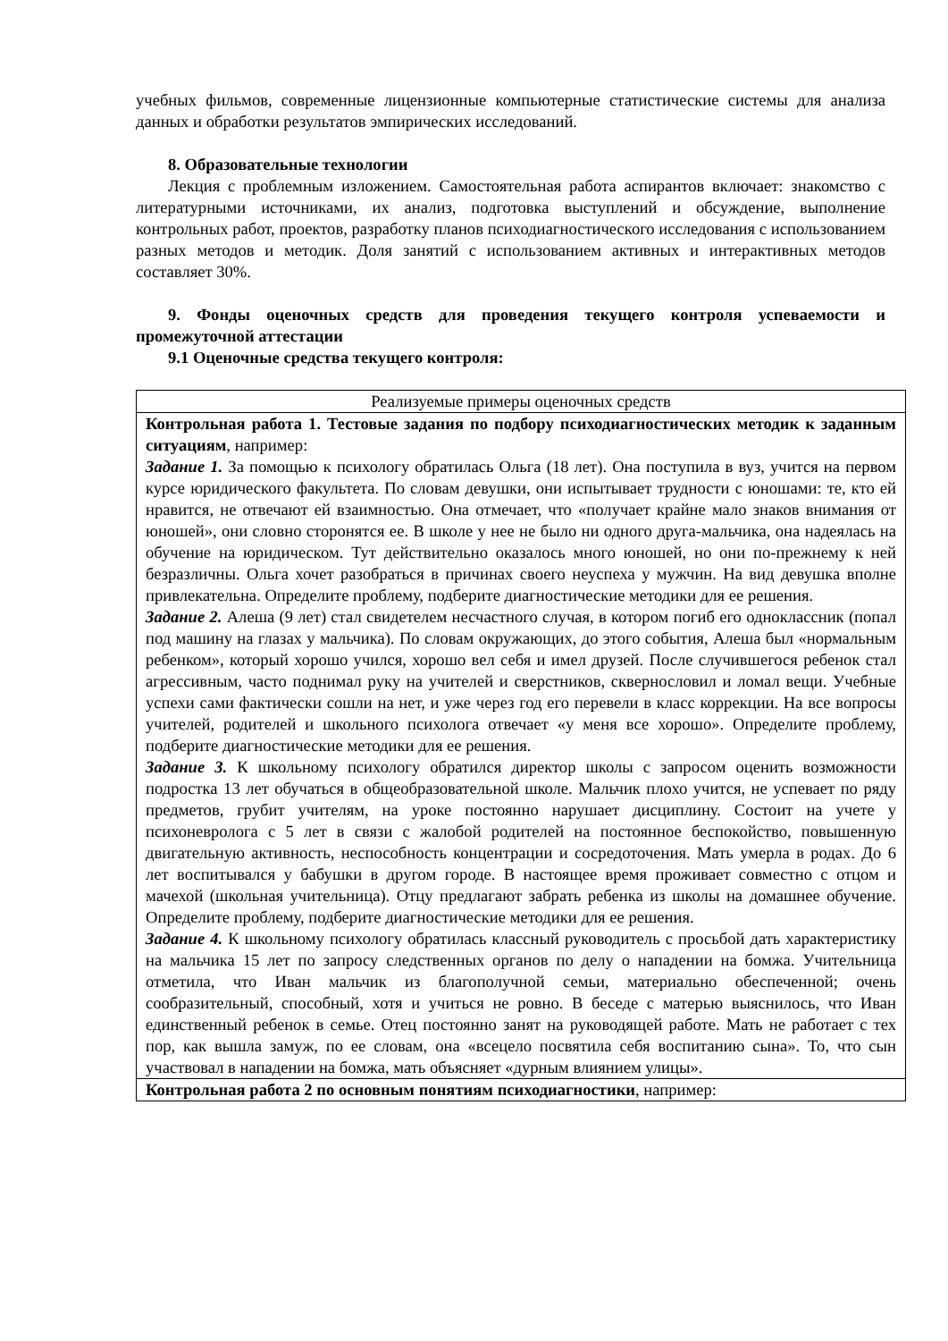учебных фильмов, современные лицензионные компьютерные статистические системы для анализа данных и обработки результатов эмпирических исследований.
8. Образовательные технологии
Лекция с проблемным изложением. Самостоятельная работа аспирантов включает: знакомство с литературными источниками, их анализ, подготовка выступлений и обсуждение, выполнение контрольных работ, проектов, разработку планов психодиагностического исследования с использованием разных методов и методик. Доля занятий с использованием активных и интерактивных методов составляет 30%.
9. Фонды оценочных средств для проведения текущего контроля успеваемости и промежуточной аттестации
9.1 Оценочные средства текущего контроля:
| Реализуемые примеры оценочных средств |
| Контрольная работа 1. Тестовые задания по подбору психодиагностических методик к заданным ситуациям , например: Задание 1. За помощью к психологу обратилась Ольга (18 лет). Она поступила в вуз, учится на первом курсе юридического факультета. По словам девушки, они испытывает трудности с юношами: те, кто ей нравится, не отвечают ей взаимностью. Она отмечает, что «получает крайне мало знаков внимания от юношей», они словно сторонятся ее. В школе у нее не было ни одного друга-мальчика, она надеялась на обучение на юридическом. Тут действительно оказалось много юношей, но они по-прежнему к ней безразличны. Ольга хочет разобраться в причинах своего неуспеха у мужчин. На вид девушка вполне привлекательна. Определите проблему, подберите диагностические методики для ее решения. Задание 2. Алеша (9 лет) стал свидетелем несчастного случая, в котором погиб его одноклассник (попал под машину на глазах у мальчика). По словам окружающих, до этого события, Алеша был «нормальным ребенком», который хорошо учился, хорошо вел себя и имел друзей. После случившегося ребенок стал агрессивным, часто поднимал руку на учителей и сверстников, сквернословил и ломал вещи. Учебные успехи сами фактически сошли на нет, и уже через год его перевели в класс коррекции. На все вопросы учителей, родителей и школьного психолога отвечает «у меня все хорошо». Определите проблему, подберите диагностические методики для ее решения. Задание 3. К школьному психологу обратился директор школы с запросом оценить возможности подростка 13 лет обучаться в общеобразовательной школе. Мальчик плохо учится, не успевает по ряду предметов, грубит учителям, на уроке постоянно нарушает дисциплину. Состоит на учете у психоневролога с 5 лет в связи с жалобой родителей на постоянное беспокойство, повышенную двигательную активность, неспособность концентрации и сосредоточения. Мать умерла в родах. До 6 лет воспитывался у бабушки в другом городе. В настоящее время проживает совместно с отцом и мачехой (школьная учительница). Отцу предлагают забрать ребенка из школы на домашнее обучение. Определите проблему, подберите диагностические методики для ее решения. Задание 4. К школьному психологу обратилась классный руководитель с просьбой дать характеристику на мальчика 15 лет по запросу следственных органов по делу о нападении на бомжа. Учительница отметила, что Иван мальчик из благополучной семьи, материально обеспеченной; очень сообразительный, способный, хотя и учиться не ровно. В беседе с матерью выяснилось, что Иван единственный ребенок в семье. Отец постоянно занят на руководящей работе. Мать не работает с тех пор, как вышла замуж, по ее словам, она «всецело посвятила себя воспитанию сына». То, что сын участвовал в нападении на бомжа, мать объясняет «дурным влиянием улицы». |
| Контрольная работа 2 по основным понятиям психодиагностики , например: |